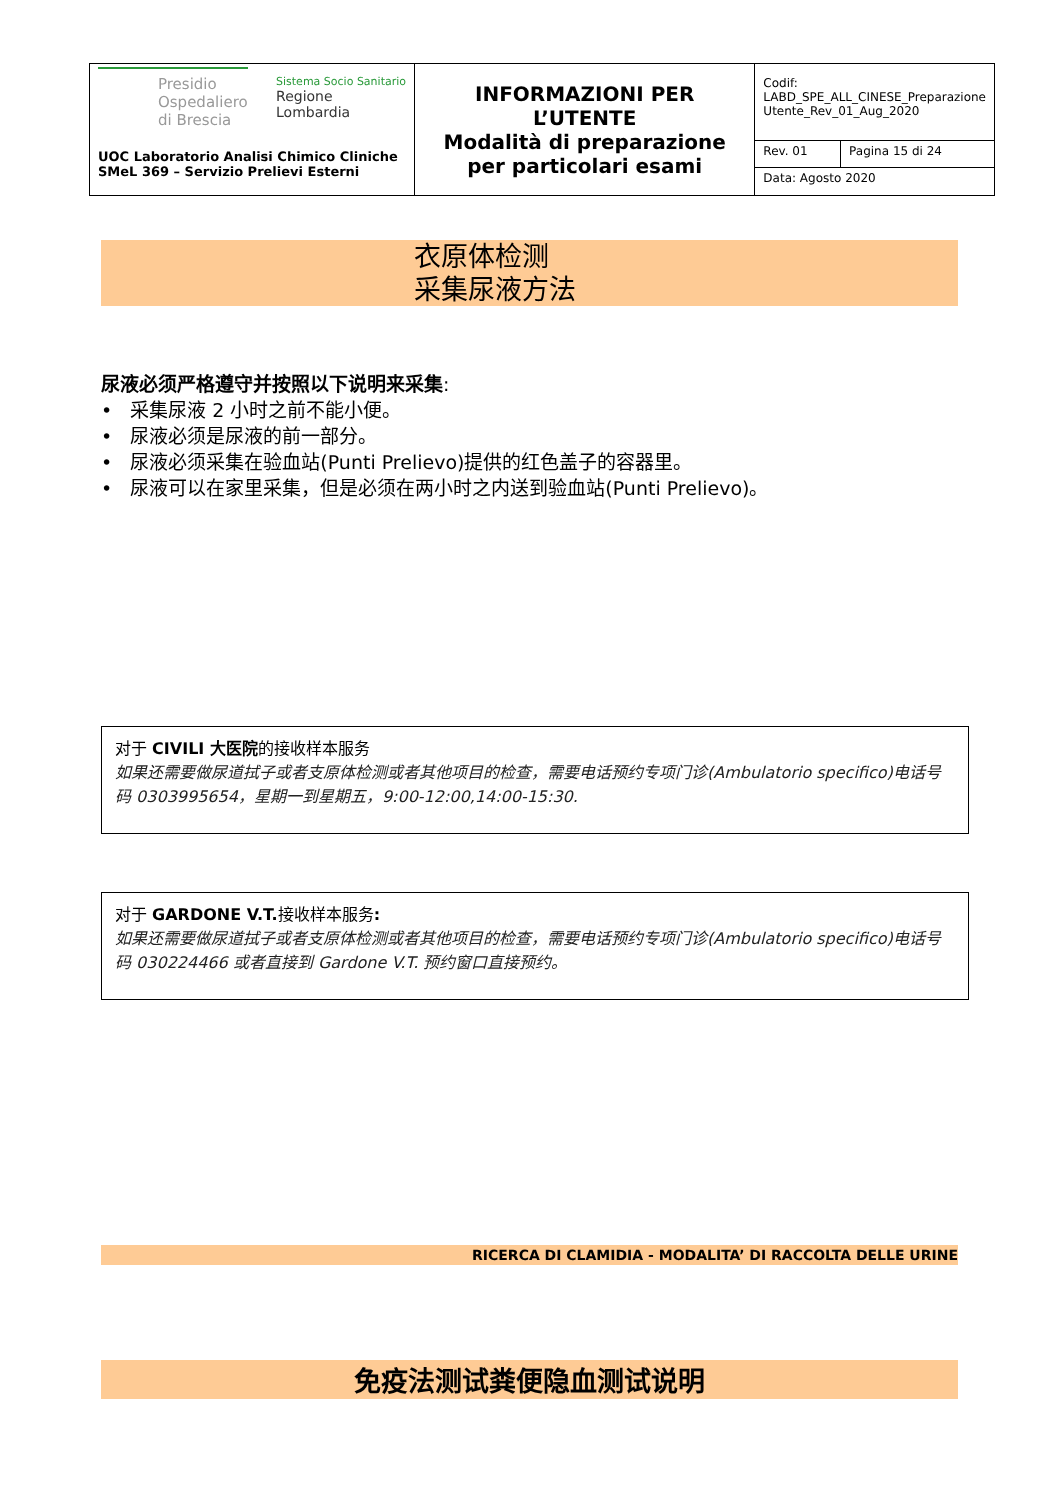| Presidio Ospedaliero di Brescia Sistema Socio Sanitario Regione Lombardia UOC Laboratorio Analisi Chimico Cliniche SMeL 369 – Servizio Prelievi Esterni | INFORMAZIONI PER L’UTENTE Modalità di preparazione per particolari esami | Codif: LABD_SPE_ALL_CINESE_Preparazione Utente_Rev_01_Aug_2020 | |
| | | Rev. 01 | Pagina 15 di 24 |
| | | Data: Agosto 2020 | |
衣原体检测
采集尿液方法
尿液必须严格遵守并按照以下说明来采集:
• 采集尿液 2 小时之前不能小便。
• 尿液必须是尿液的前一部分。
• 尿液必须采集在验血站(Punti Prelievo)提供的红色盖子的容器里。
• 尿液可以在家里采集，但是必须在两小时之内送到验血站(Punti Prelievo)。
对于 CIVILI 大医院的接收样本服务
如果还需要做尿道拭子或者支原体检测或者其他项目的检查，需要电话预约专项门诊(Ambulatorio specifico)电话号码 0303995654，星期一到星期五，9:00-12:00,14:00-15:30.
对于 GARDONE V.T. 接收样本服务:
如果还需要做尿道拭子或者支原体检测或者其他项目的检查，需要电话预约专项门诊(Ambulatorio specifico)电话号码 030224466 或者直接到 Gardone V.T. 预约窗口直接预约。
RICERCA DI CLAMIDIA - MODALITA’ DI RACCOLTA DELLE URINE
免疫法测试粪便隐血测试说明